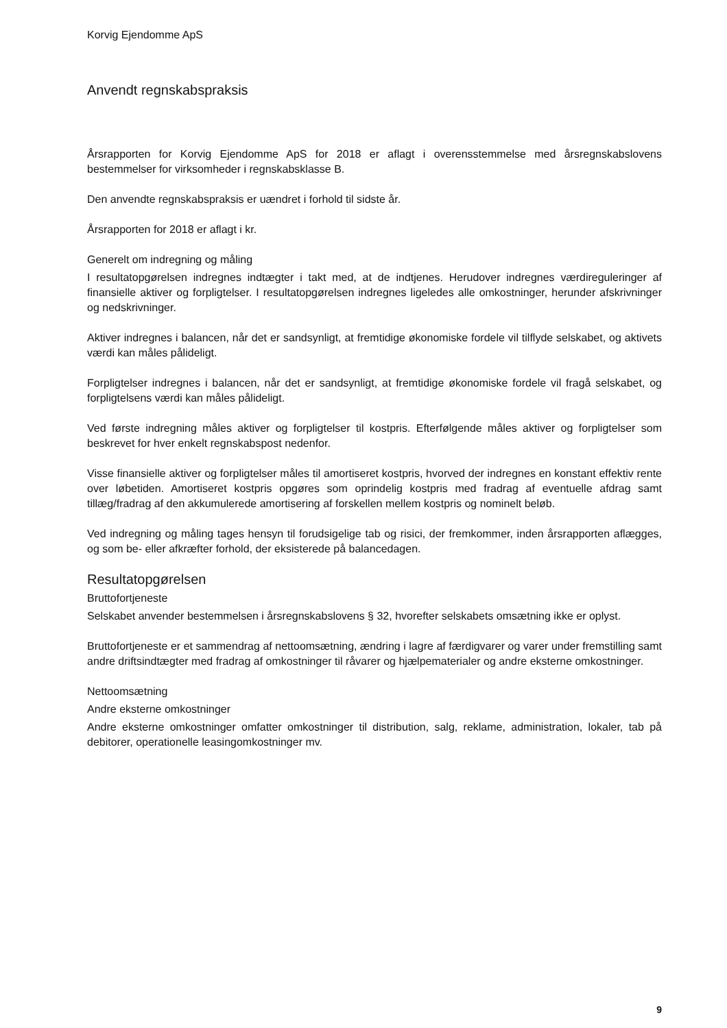Korvig Ejendomme ApS
Anvendt regnskabspraksis
Årsrapporten for Korvig Ejendomme ApS for 2018 er aflagt i overensstemmelse med årsregnskabslovens bestemmelser for virksomheder i regnskabsklasse B.
Den anvendte regnskabspraksis er uændret i forhold til sidste år.
Årsrapporten for 2018 er aflagt i kr.
Generelt om indregning og måling
I resultatopgørelsen indregnes indtægter i takt med, at de indtjenes. Herudover indregnes værdireguleringer af finansielle aktiver og forpligtelser. I resultatopgørelsen indregnes ligeledes alle omkostninger, herunder afskrivninger og nedskrivninger.
Aktiver indregnes i balancen, når det er sandsynligt, at fremtidige økonomiske fordele vil tilflyde selskabet, og aktivets værdi kan måles pålideligt.
Forpligtelser indregnes i balancen, når det er sandsynligt, at fremtidige økonomiske fordele vil fragå selskabet, og forpligtelsens værdi kan måles pålideligt.
Ved første indregning måles aktiver og forpligtelser til kostpris. Efterfølgende måles aktiver og forpligtelser som beskrevet for hver enkelt regnskabspost nedenfor.
Visse finansielle aktiver og forpligtelser måles til amortiseret kostpris, hvorved der indregnes en konstant effektiv rente over løbetiden. Amortiseret kostpris opgøres som oprindelig kostpris med fradrag af eventuelle afdrag samt tillæg/fradrag af den akkumulerede amortisering af forskellen mellem kostpris og nominelt beløb.
Ved indregning og måling tages hensyn til forudsigelige tab og risici, der fremkommer, inden årsrapporten aflægges, og som be- eller afkræfter forhold, der eksisterede på balancedagen.
Resultatopgørelsen
Bruttofortjeneste
Selskabet anvender bestemmelsen i årsregnskabslovens § 32, hvorefter selskabets omsætning ikke er oplyst.
Bruttofortjeneste er et sammendrag af nettoomsætning, ændring i lagre af færdigvarer og varer under fremstilling samt andre driftsindtægter med fradrag af omkostninger til råvarer og hjælpematerialer og andre eksterne omkostninger.
Nettoomsætning
Andre eksterne omkostninger
Andre eksterne omkostninger omfatter omkostninger til distribution, salg, reklame, administration, lokaler, tab på debitorer, operationelle leasingomkostninger mv.
9